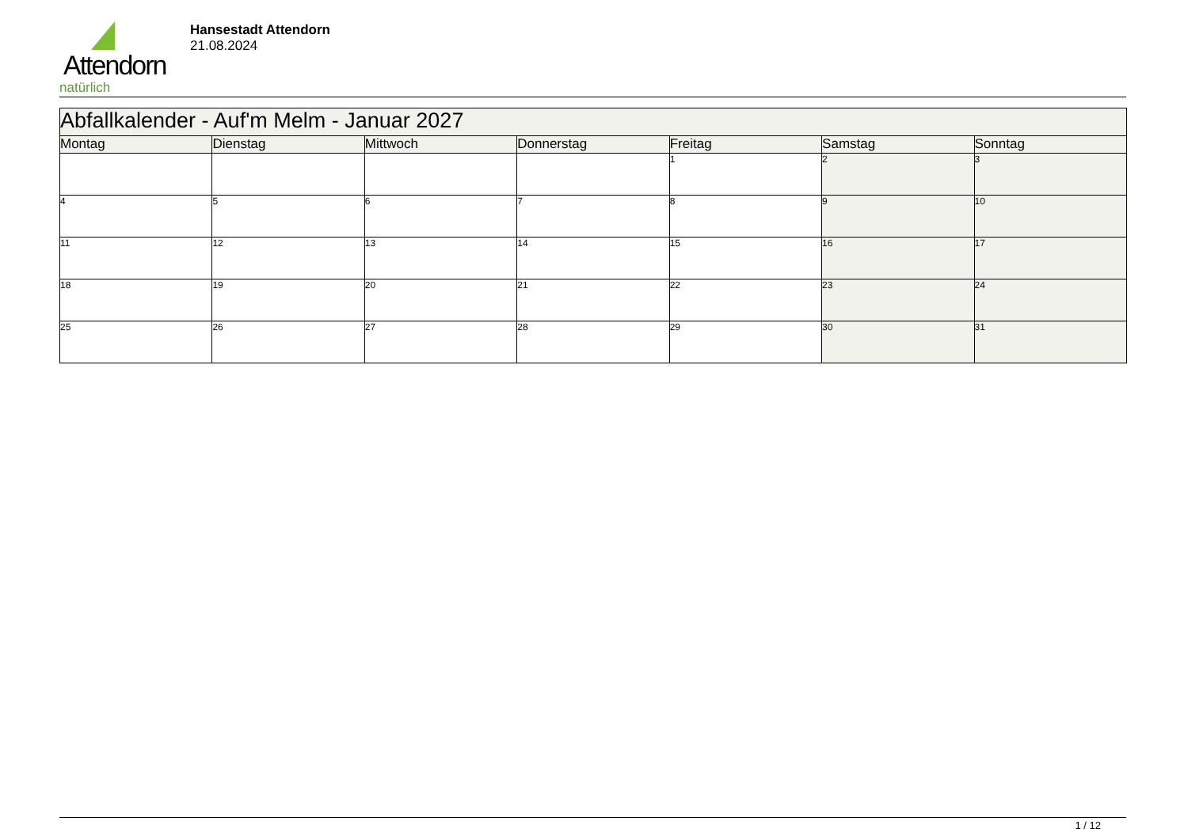Attendorn
natürlich
Hansestadt Attendorn
21.08.2024
| Abfallkalender - Auf'm Melm - Januar 2027 | | | | | | |
| --- | --- | --- | --- | --- | --- | --- |
| Montag | Dienstag | Mittwoch | Donnerstag | Freitag | Samstag | Sonntag |
| | | | | 1 | 2 | 3 |
| 4 | 5 | 6 | 7 | 8 | 9 | 10 |
| 11 | 12 | 13 | 14 | 15 | 16 | 17 |
| 18 | 19 | 20 | 21 | 22 | 23 | 24 |
| 25 | 26 | 27 | 28 | 29 | 30 | 31 |
1 / 12